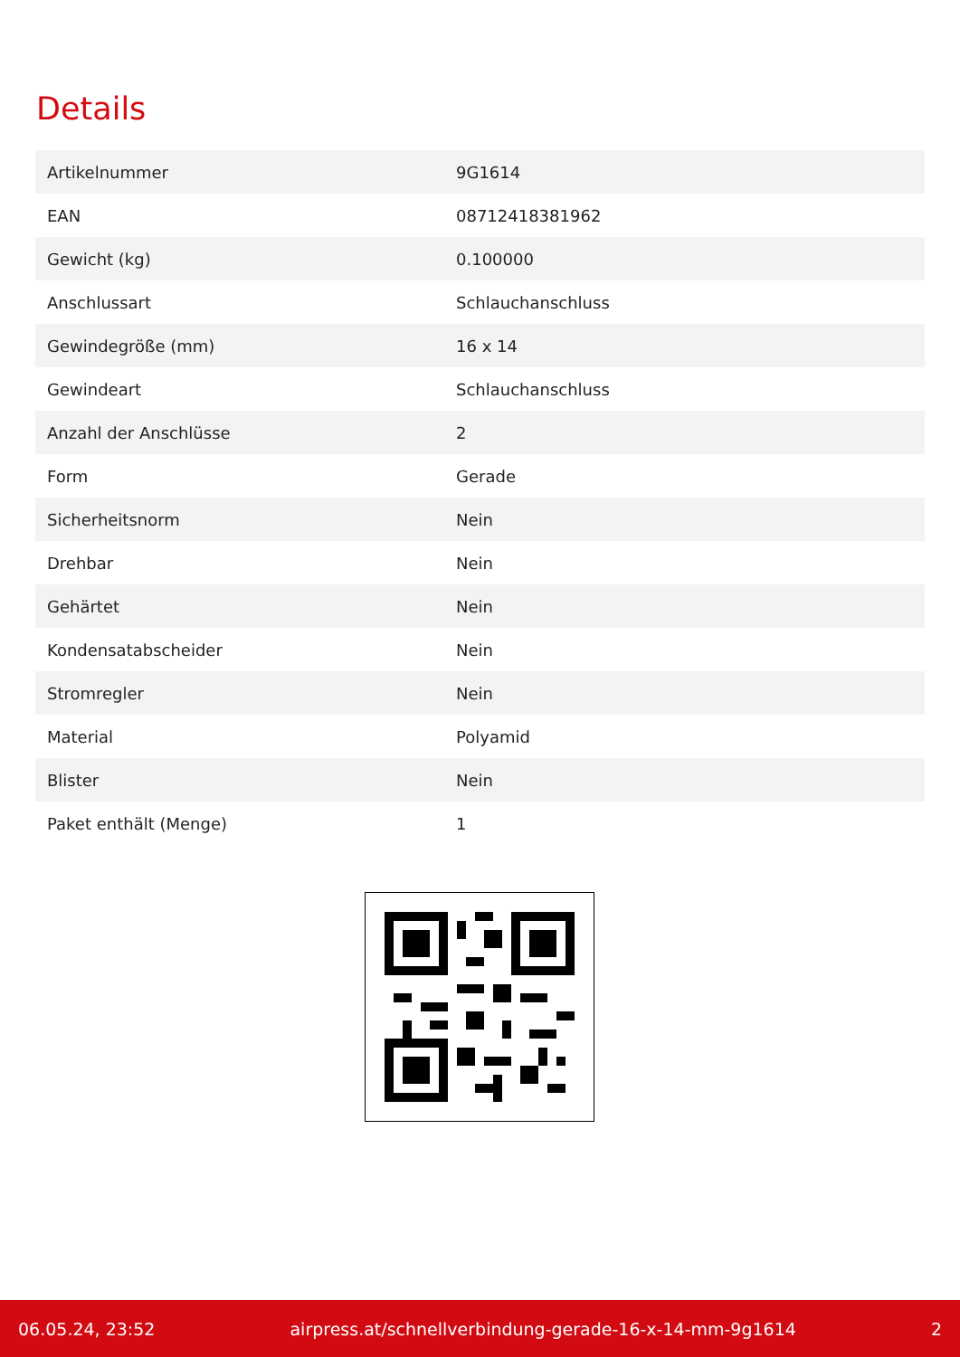Details
| Artikelnummer | 9G1614 |
| EAN | 08712418381962 |
| Gewicht (kg) | 0.100000 |
| Anschlussart | Schlauchanschluss |
| Gewindegröße (mm) | 16 x 14 |
| Gewindeart | Schlauchanschluss |
| Anzahl der Anschlüsse | 2 |
| Form | Gerade |
| Sicherheitsnorm | Nein |
| Drehbar | Nein |
| Gehärtet | Nein |
| Kondensatabscheider | Nein |
| Stromregler | Nein |
| Material | Polyamid |
| Blister | Nein |
| Paket enthält (Menge) | 1 |
06.05.24, 23:52 airpress.at/schnellverbindung-gerade-16-x-14-mm-9g1614 2